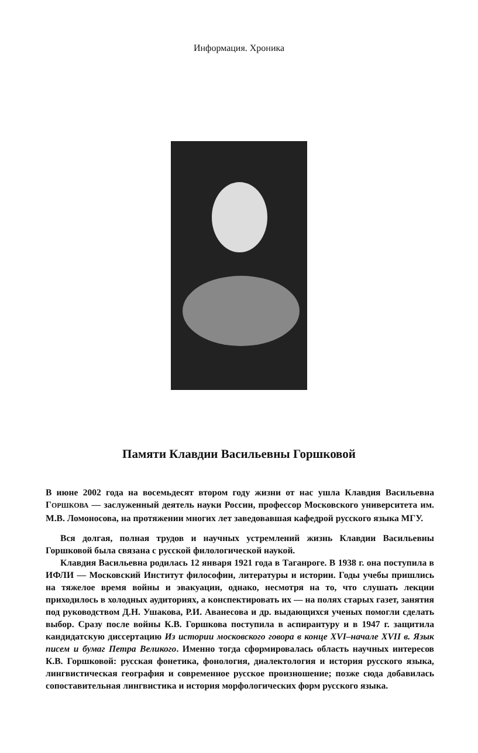Информация. Хроника
Памяти Клавдии Васильевны Горшковой
В июне 2002 года на восемьдесят втором году жизни от нас ушла Клавдия Васильевна ГОРШКОВА — заслуженный деятель науки России, профессор Московского университета им. М.В. Ломоносова, на протяжении многих лет заведовавшая кафедрой русского языка МГУ.
Вся долгая, полная трудов и научных устремлений жизнь Клавдии Васильевны Горшковой была связана с русской филологической наукой.
Клавдия Васильевна родилась 12 января 1921 года в Таганроге. В 1938 г. она поступила в ИФЛИ — Московский Институт философии, литературы и истории. Годы учебы пришлись на тяжелое время войны и эвакуации, однако, несмотря на то, что слушать лекции приходилось в холодных аудиториях, а конспектировать их — на полях старых газет, занятия под руководством Д.Н. Ушакова, Р.И. Аванесова и др. выдающихся ученых помогли сделать выбор. Сразу после войны К.В. Горшкова поступила в аспирантуру и в 1947 г. защитила кандидатскую диссертацию Из истории московского говора в конце XVI–начале XVII в. Язык писем и бумаг Петра Великого. Именно тогда сформировалась область научных интересов К.В. Горшковой: русская фонетика, фонология, диалектология и история русского языка, лингвистическая география и современное русское произношение; позже сюда добавилась сопоставительная лингвистика и история морфологических форм русского языка.